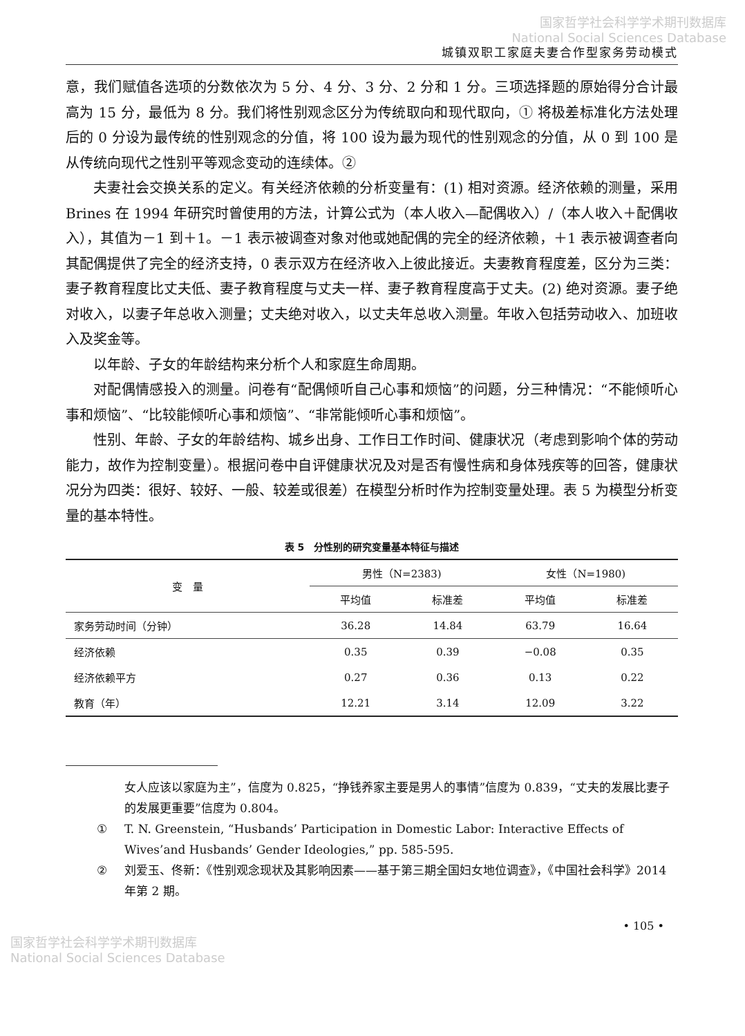国家哲学社会科学学术期刊数据库
National Social Sciences Database
城镇双职工家庭夫妻合作型家务劳动模式
意，我们赋值各选项的分数依次为 5 分、4 分、3 分、2 分和 1 分。三项选择题的原始得分合计最高为 15 分，最低为 8 分。我们将性别观念区分为传统取向和现代取向，① 将极差标准化方法处理后的 0 分设为最传统的性别观念的分值，将 100 设为最为现代的性别观念的分值，从 0 到 100 是从传统向现代之性别平等观念变动的连续体。②
夫妻社会交换关系的定义。有关经济依赖的分析变量有：(1) 相对资源。经济依赖的测量，采用 Brines 在 1994 年研究时曾使用的方法，计算公式为（本人收入—配偶收入）/（本人收入＋配偶收入），其值为－1 到＋1。－1 表示被调查对象对他或她配偶的完全的经济依赖，＋1 表示被调查者向其配偶提供了完全的经济支持，0 表示双方在经济收入上彼此接近。夫妻教育程度差，区分为三类：妻子教育程度比丈夫低、妻子教育程度与丈夫一样、妻子教育程度高于丈夫。(2) 绝对资源。妻子绝对收入，以妻子年总收入测量；丈夫绝对收入，以丈夫年总收入测量。年收入包括劳动收入、加班收入及奖金等。
以年龄、子女的年龄结构来分析个人和家庭生命周期。
对配偶情感投入的测量。问卷有“配偶倾听自己心事和烦恼”的问题，分三种情况：“不能倾听心事和烦恼”、“比较能倾听心事和烦恼”、“非常能倾听心事和烦恼”。
性别、年龄、子女的年龄结构、城乡出身、工作日工作时间、健康状况（考虑到影响个体的劳动能力，故作为控制变量）。根据问卷中自评健康状况及对是否有慢性病和身体残疾等的回答，健康状况分为四类：很好、较好、一般、较差或很差）在模型分析时作为控制变量处理。表 5 为模型分析变量的基本特性。
表 5　分性别的研究变量基本特征与描述
| 变 量 | 男性（N=2383) | | 女性（N=1980) | |
| --- | --- | --- | --- | --- |
| | 平均值 | 标准差 | 平均值 | 标准差 |
| 家务劳动时间（分钟） | 36.28 | 14.84 | 63.79 | 16.64 |
| 经济依赖 | 0.35 | 0.39 | −0.08 | 0.35 |
| 经济依赖平方 | 0.27 | 0.36 | 0.13 | 0.22 |
| 教育（年） | 12.21 | 3.14 | 12.09 | 3.22 |
女人应该以家庭为主”，信度为 0.825，“挣钱养家主要是男人的事情”信度为 0.839，“丈夫的发展比妻子的发展更重要”信度为 0.804。
① T. N. Greenstein, “Husbands’ Participation in Domestic Labor: Interactive Effects of Wives’and Husbands’ Gender Ideologies,” pp. 585-595.
② 刘爱玉、佟新：《性别观念现状及其影响因素——基于第三期全国妇女地位调查》，《中国社会科学》2014 年第 2 期。
• 105 •
国家哲学社会科学学术期刊数据库
National Social Sciences Database